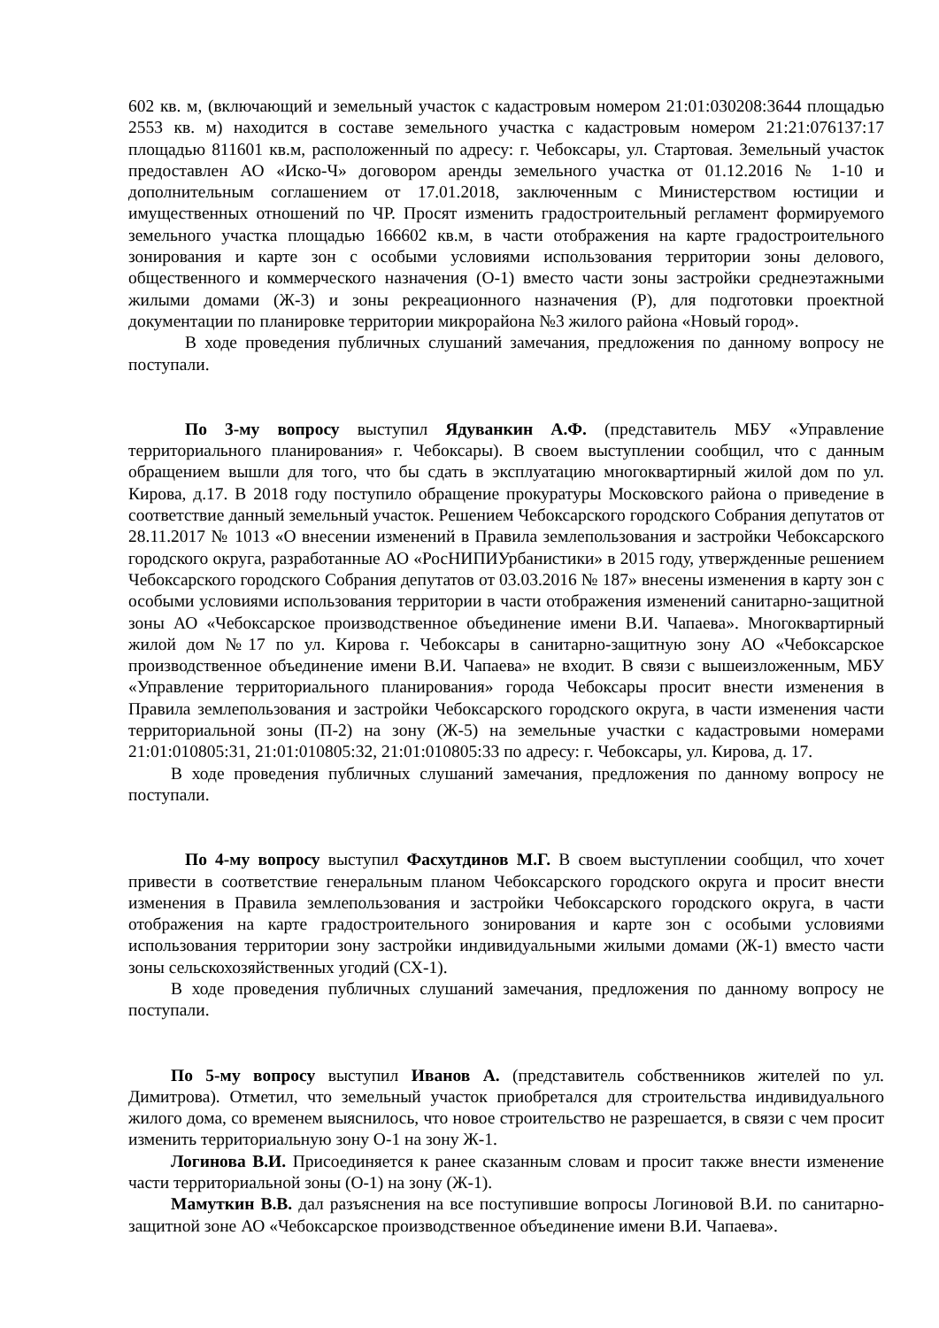602 кв. м, (включающий и земельный участок с кадастровым номером 21:01:030208:3644 площадью 2553 кв. м) находится в составе земельного участка с кадастровым номером 21:21:076137:17 площадью 811601 кв.м, расположенный по адресу: г. Чебоксары, ул. Стартовая. Земельный участок предоставлен АО «Иско-Ч» договором аренды земельного участка от 01.12.2016 № 1-10 и дополнительным соглашением от 17.01.2018, заключенным с Министерством юстиции и имущественных отношений по ЧР. Просят изменить градостроительный регламент формируемого земельного участка площадью 166602 кв.м, в части отображения на карте градостроительного зонирования и карте зон с особыми условиями использования территории зоны делового, общественного и коммерческого назначения (О-1) вместо части зоны застройки среднеэтажными жилыми домами (Ж-3) и зоны рекреационного назначения (Р), для подготовки проектной документации по планировке территории микрорайона №3 жилого района «Новый город».
В ходе проведения публичных слушаний замечания, предложения по данному вопросу не поступали.
По 3-му вопросу выступил Ядуванкин А.Ф. (представитель МБУ «Управление территориального планирования» г. Чебоксары). В своем выступлении сообщил, что с данным обращением вышли для того, что бы сдать в эксплуатацию многоквартирный жилой дом по ул. Кирова, д.17. В 2018 году поступило обращение прокуратуры Московского района о приведение в соответствие данный земельный участок. Решением Чебоксарского городского Собрания депутатов от 28.11.2017 № 1013 «О внесении изменений в Правила землепользования и застройки Чебоксарского городского округа, разработанные АО «РосНИПИУрбанистики» в 2015 году, утвержденные решением Чебоксарского городского Собрания депутатов от 03.03.2016 № 187» внесены изменения в карту зон с особыми условиями использования территории в части отображения изменений санитарно-защитной зоны АО «Чебоксарское производственное объединение имени В.И. Чапаева». Многоквартирный жилой дом №17 по ул. Кирова г. Чебоксары в санитарно-защитную зону АО «Чебоксарское производственное объединение имени В.И. Чапаева» не входит. В связи с вышеизложенным, МБУ «Управление территориального планирования» города Чебоксары просит внести изменения в Правила землепользования и застройки Чебоксарского городского округа, в части изменения части территориальной зоны (П-2) на зону (Ж-5) на земельные участки с кадастровыми номерами 21:01:010805:31, 21:01:010805:32, 21:01:010805:33 по адресу: г. Чебоксары, ул. Кирова, д. 17.
В ходе проведения публичных слушаний замечания, предложения по данному вопросу не поступали.
По 4-му вопросу выступил Фасхутдинов М.Г. В своем выступлении сообщил, что хочет привести в соответствие генеральным планом Чебоксарского городского округа и просит внести изменения в Правила землепользования и застройки Чебоксарского городского округа, в части отображения на карте градостроительного зонирования и карте зон с особыми условиями использования территории зону застройки индивидуальными жилыми домами (Ж-1) вместо части зоны сельскохозяйственных угодий (СХ-1).
В ходе проведения публичных слушаний замечания, предложения по данному вопросу не поступали.
По 5-му вопросу выступил Иванов А. (представитель собственников жителей по ул. Димитрова). Отметил, что земельный участок приобретался для строительства индивидуального жилого дома, со временем выяснилось, что новое строительство не разрешается, в связи с чем просит изменить территориальную зону О-1 на зону Ж-1.
Логинова В.И. Присоединяется к ранее сказанным словам и просит также внести изменение части территориальной зоны (О-1) на зону (Ж-1).
Мамуткин В.В. дал разъяснения на все поступившие вопросы Логиновой В.И. по санитарно-защитной зоне АО «Чебоксарское производственное объединение имени В.И. Чапаева».